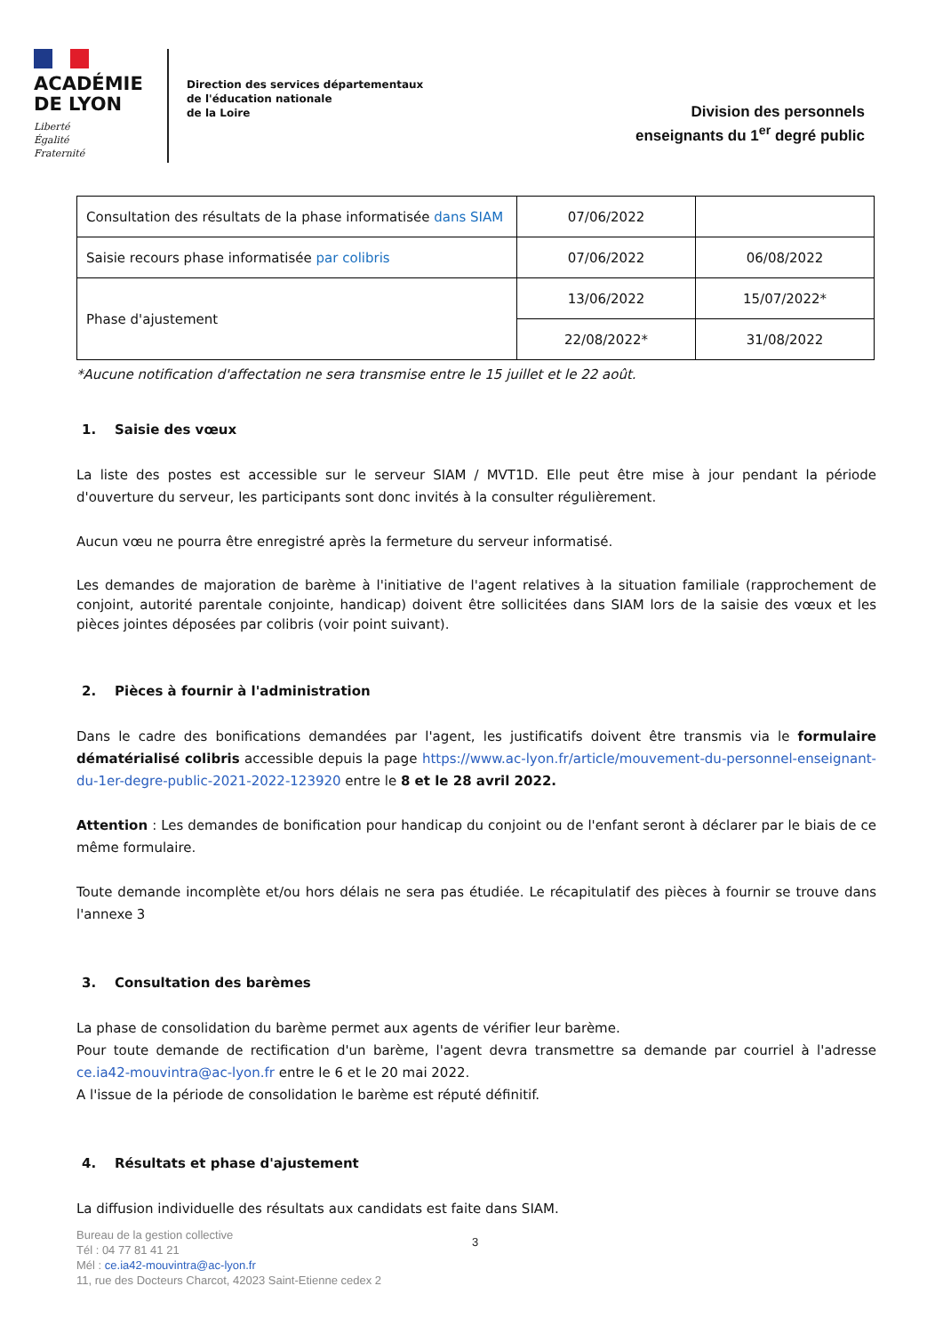ACADÉMIE
DE LYON
Liberté
Égalité
Fraternité
Direction des services départementaux
de l'éducation nationale
de la Loire
Division des personnels
enseignants du 1<sup>er</sup> degré public
| Consultation des résultats de la phase informatisée dans SIAM | 07/06/2022 | |
| Saisie recours phase informatisée par colibris | 07/06/2022 | 06/08/2022 |
| Phase d'ajustement | 13/06/2022 | 15/07/2022* |
| | 22/08/2022* | 31/08/2022 |
*Aucune notification d'affectation ne sera transmise entre le 15 juillet et le 22 août.
1. Saisie des vœux
La liste des postes est accessible sur le serveur SIAM / MVT1D. Elle peut être mise à jour pendant la période d'ouverture du serveur, les participants sont donc invités à la consulter régulièrement.
Aucun vœu ne pourra être enregistré après la fermeture du serveur informatisé.
Les demandes de majoration de barème à l'initiative de l'agent relatives à la situation familiale (rapprochement de conjoint, autorité parentale conjointe, handicap) doivent être sollicitées dans SIAM lors de la saisie des vœux et les pièces jointes déposées par colibris (voir point suivant).
2. Pièces à fournir à l'administration
Dans le cadre des bonifications demandées par l'agent, les justificatifs doivent être transmis via le formulaire dématérialisé colibris accessible depuis la page https://www.ac-lyon.fr/article/mouvement-du-personnel-enseignant-du-1er-degre-public-2021-2022-123920 entre le 8 et le 28 avril 2022.
Attention : Les demandes de bonification pour handicap du conjoint ou de l'enfant seront à déclarer par le biais de ce même formulaire.
Toute demande incomplète et/ou hors délais ne sera pas étudiée. Le récapitulatif des pièces à fournir se trouve dans l'annexe 3
3. Consultation des barèmes
La phase de consolidation du barème permet aux agents de vérifier leur barème.
Pour toute demande de rectification d'un barème, l'agent devra transmettre sa demande par courriel à l'adresse ce.ia42-mouvintra@ac-lyon.fr entre le 6 et le 20 mai 2022.
A l'issue de la période de consolidation le barème est réputé définitif.
4. Résultats et phase d'ajustement
La diffusion individuelle des résultats aux candidats est faite dans SIAM.
Bureau de la gestion collective
Tél : 04 77 81 41 21
Mél : ce.ia42-mouvintra@ac-lyon.fr
11, rue des Docteurs Charcot, 42023 Saint-Etienne cedex 2
3